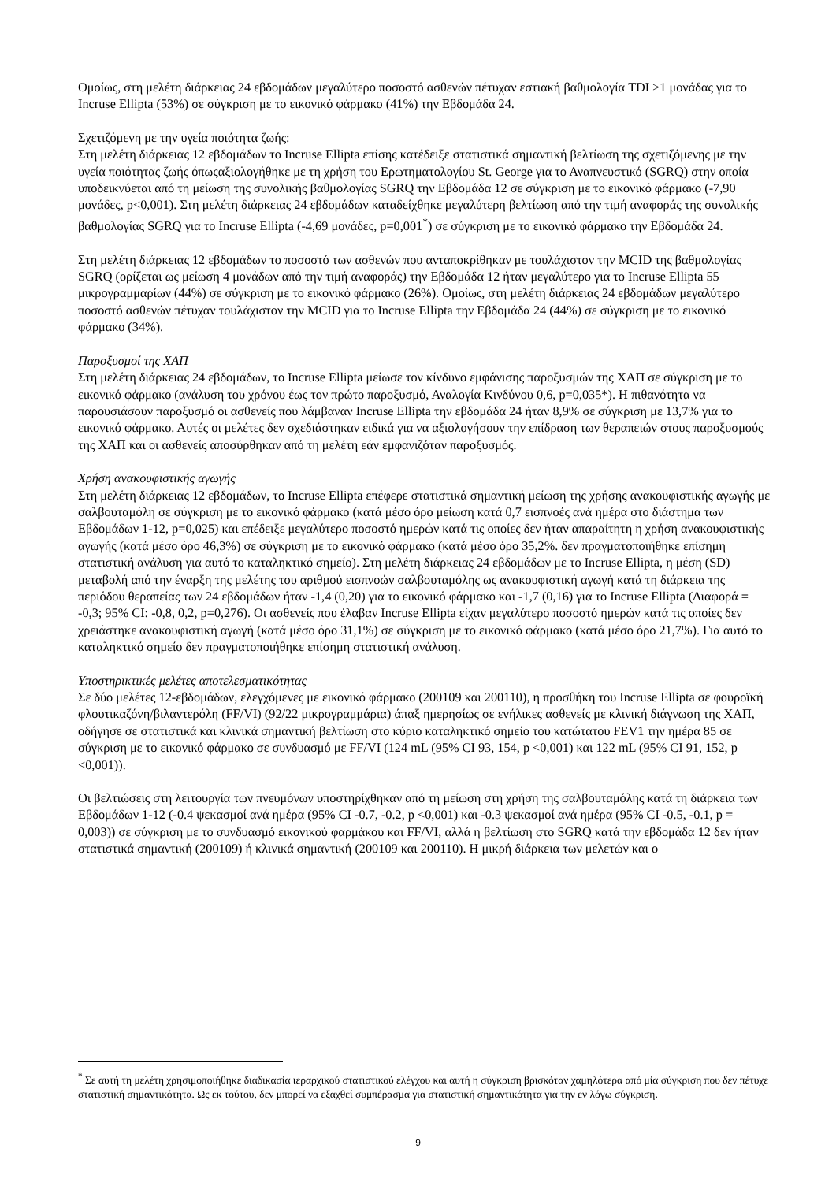Ομοίως, στη μελέτη διάρκειας 24 εβδομάδων μεγαλύτερο ποσοστό ασθενών πέτυχαν εστιακή βαθμολογία TDI ≥1 μονάδας για το Incruse Ellipta (53%) σε σύγκριση με το εικονικό φάρμακο (41%) την Εβδομάδα 24.
Σχετιζόμενη με την υγεία ποιότητα ζωής:
Στη μελέτη διάρκειας 12 εβδομάδων το Incruse Ellipta επίσης κατέδειξε στατιστικά σημαντική βελτίωση της σχετιζόμενης με την υγεία ποιότητας ζωής όπωςαξιολογήθηκε με τη χρήση του Ερωτηματολογίου St. George για το Αναπνευστικό (SGRQ) στην οποία υποδεικνύεται από τη μείωση της συνολικής βαθμολογίας SGRQ την Εβδομάδα 12 σε σύγκριση με το εικονικό φάρμακο (-7,90 μονάδες, p<0,001). Στη μελέτη διάρκειας 24 εβδομάδων καταδείχθηκε μεγαλύτερη βελτίωση από την τιμή αναφοράς της συνολικής βαθμολογίας SGRQ για το Incruse Ellipta (-4,69 μονάδες, p=0,001<sup>*</sup>) σε σύγκριση με το εικονικό φάρμακο την Εβδομάδα 24.
Στη μελέτη διάρκειας 12 εβδομάδων το ποσοστό των ασθενών που ανταποκρίθηκαν με τουλάχιστον την MCID της βαθμολογίας SGRQ (ορίζεται ως μείωση 4 μονάδων από την τιμή αναφοράς) την Εβδομάδα 12 ήταν μεγαλύτερο για το Incruse Ellipta 55 μικρογραμμαρίων (44%) σε σύγκριση με το εικονικό φάρμακο (26%). Ομοίως, στη μελέτη διάρκειας 24 εβδομάδων μεγαλύτερο ποσοστό ασθενών πέτυχαν τουλάχιστον την MCID για το Incruse Ellipta την Εβδομάδα 24 (44%) σε σύγκριση με το εικονικό φάρμακο (34%).
Παροξυσμοί της ΧΑΠ
Στη μελέτη διάρκειας 24 εβδομάδων, το Incruse Ellipta μείωσε τον κίνδυνο εμφάνισης παροξυσμών της ΧΑΠ σε σύγκριση με το εικονικό φάρμακο (ανάλυση του χρόνου έως τον πρώτο παροξυσμό, Αναλογία Κινδύνου 0,6, p=0,035*). Η πιθανότητα να παρουσιάσουν παροξυσμό οι ασθενείς που λάμβαναν Incruse Ellipta την εβδομάδα 24 ήταν 8,9% σε σύγκριση με 13,7% για το εικονικό φάρμακο. Αυτές οι μελέτες δεν σχεδιάστηκαν ειδικά για να αξιολογήσουν την επίδραση των θεραπειών στους παροξυσμούς της ΧΑΠ και οι ασθενείς αποσύρθηκαν από τη μελέτη εάν εμφανιζόταν παροξυσμός.
Χρήση ανακουφιστικής αγωγής
Στη μελέτη διάρκειας 12 εβδομάδων, το Incruse Ellipta επέφερε στατιστικά σημαντική μείωση της χρήσης ανακουφιστικής αγωγής με σαλβουταμόλη σε σύγκριση με το εικονικό φάρμακο (κατά μέσο όρο μείωση κατά 0,7 εισπνοές ανά ημέρα στο διάστημα των Εβδομάδων 1-12, p=0,025) και επέδειξε μεγαλύτερο ποσοστό ημερών κατά τις οποίες δεν ήταν απαραίτητη η χρήση ανακουφιστικής αγωγής (κατά μέσο όρο 46,3%) σε σύγκριση με το εικονικό φάρμακο (κατά μέσο όρο 35,2%. δεν πραγματοποιήθηκε επίσημη στατιστική ανάλυση για αυτό το καταληκτικό σημείο). Στη μελέτη διάρκειας 24 εβδομάδων με το Incruse Ellipta, η μέση (SD) μεταβολή από την έναρξη της μελέτης του αριθμού εισπνοών σαλβουταμόλης ως ανακουφιστική αγωγή κατά τη διάρκεια της περιόδου θεραπείας των 24 εβδομάδων ήταν -1,4 (0,20) για το εικονικό φάρμακο και -1,7 (0,16) για το Incruse Ellipta (Διαφορά = -0,3; 95% CI: -0,8, 0,2, p=0,276). Οι ασθενείς που έλαβαν Incruse Ellipta είχαν μεγαλύτερο ποσοστό ημερών κατά τις οποίες δεν χρειάστηκε ανακουφιστική αγωγή (κατά μέσο όρο 31,1%) σε σύγκριση με το εικονικό φάρμακο (κατά μέσο όρο 21,7%). Για αυτό το καταληκτικό σημείο δεν πραγματοποιήθηκε επίσημη στατιστική ανάλυση.
Υποστηρικτικές μελέτες αποτελεσματικότητας
Σε δύο μελέτες 12-εβδομάδων, ελεγχόμενες με εικονικό φάρμακο (200109 και 200110), η προσθήκη του Incruse Ellipta σε φουροϊκή φλουτικαζόνη/βιλαντερόλη (FF/VI) (92/22 μικρογραμμάρια) άπαξ ημερησίως σε ενήλικες ασθενείς με κλινική διάγνωση της ΧΑΠ, οδήγησε σε στατιστικά και κλινικά σημαντική βελτίωση στο κύριο καταληκτικό σημείο του κατώτατου FEV1 την ημέρα 85 σε σύγκριση με το εικονικό φάρμακο σε συνδυασμό με FF/VI (124 mL (95% CI 93, 154, p <0,001) και 122 mL (95% CI 91, 152, p <0,001)).
Οι βελτιώσεις στη λειτουργία των πνευμόνων υποστηρίχθηκαν από τη μείωση στη χρήση της σαλβουταμόλης κατά τη διάρκεια των Εβδομάδων 1-12 (-0.4 ψεκασμοί ανά ημέρα (95% CI -0.7, -0.2, p <0,001) και -0.3 ψεκασμοί ανά ημέρα (95% CI -0.5, -0.1, p = 0,003)) σε σύγκριση με το συνδυασμό εικονικού φαρμάκου και FF/VI, αλλά η βελτίωση στο SGRQ κατά την εβδομάδα 12 δεν ήταν στατιστικά σημαντική (200109) ή κλινικά σημαντική (200109 και 200110). Η μικρή διάρκεια των μελετών και ο
<sup>*</sup> Σε αυτή τη μελέτη χρησιμοποιήθηκε διαδικασία ιεραρχικού στατιστικού ελέγχου και αυτή η σύγκριση βρισκόταν χαμηλότερα από μία σύγκριση που δεν πέτυχε στατιστική σημαντικότητα. Ως εκ τούτου, δεν μπορεί να εξαχθεί συμπέρασμα για στατιστική σημαντικότητα για την εν λόγω σύγκριση.
9